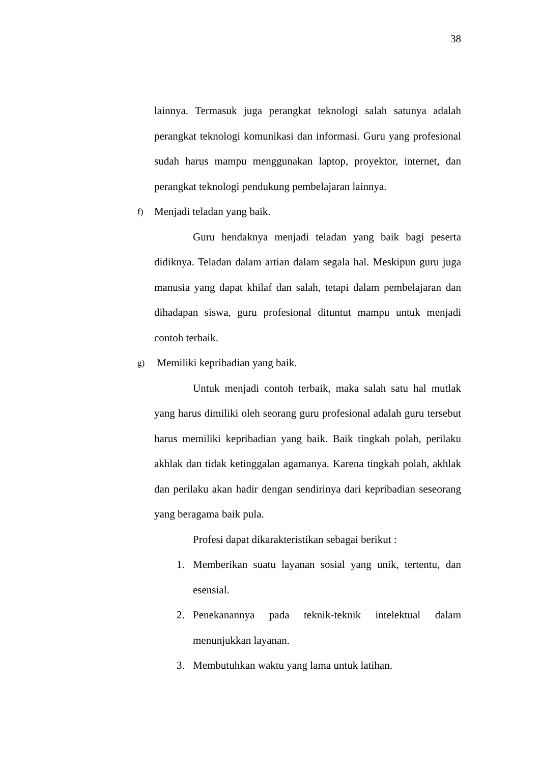38
lainnya. Termasuk juga perangkat teknologi salah satunya adalah perangkat teknologi komunikasi dan informasi. Guru yang profesional sudah harus mampu menggunakan laptop, proyektor, internet, dan perangkat teknologi pendukung pembelajaran lainnya.
f) Menjadi teladan yang baik.
Guru hendaknya menjadi teladan yang baik bagi peserta didiknya. Teladan dalam artian dalam segala hal. Meskipun guru juga manusia yang dapat khilaf dan salah, tetapi dalam pembelajaran dan dihadapan siswa, guru profesional dituntut mampu untuk menjadi contoh terbaik.
g) Memiliki kepribadian yang baik.
Untuk menjadi contoh terbaik, maka salah satu hal mutlak yang harus dimiliki oleh seorang guru profesional adalah guru tersebut harus memiliki kepribadian yang baik. Baik tingkah polah, perilaku akhlak dan tidak ketinggalan agamanya. Karena tingkah polah, akhlak dan perilaku akan hadir dengan sendirinya dari kepribadian seseorang yang beragama baik pula.
Profesi dapat dikarakteristikan sebagai berikut :
1. Memberikan suatu layanan sosial yang unik, tertentu, dan esensial.
2. Penekanannya pada teknik-teknik intelektual dalam menunjukkan layanan.
3. Membutuhkan waktu yang lama untuk latihan.